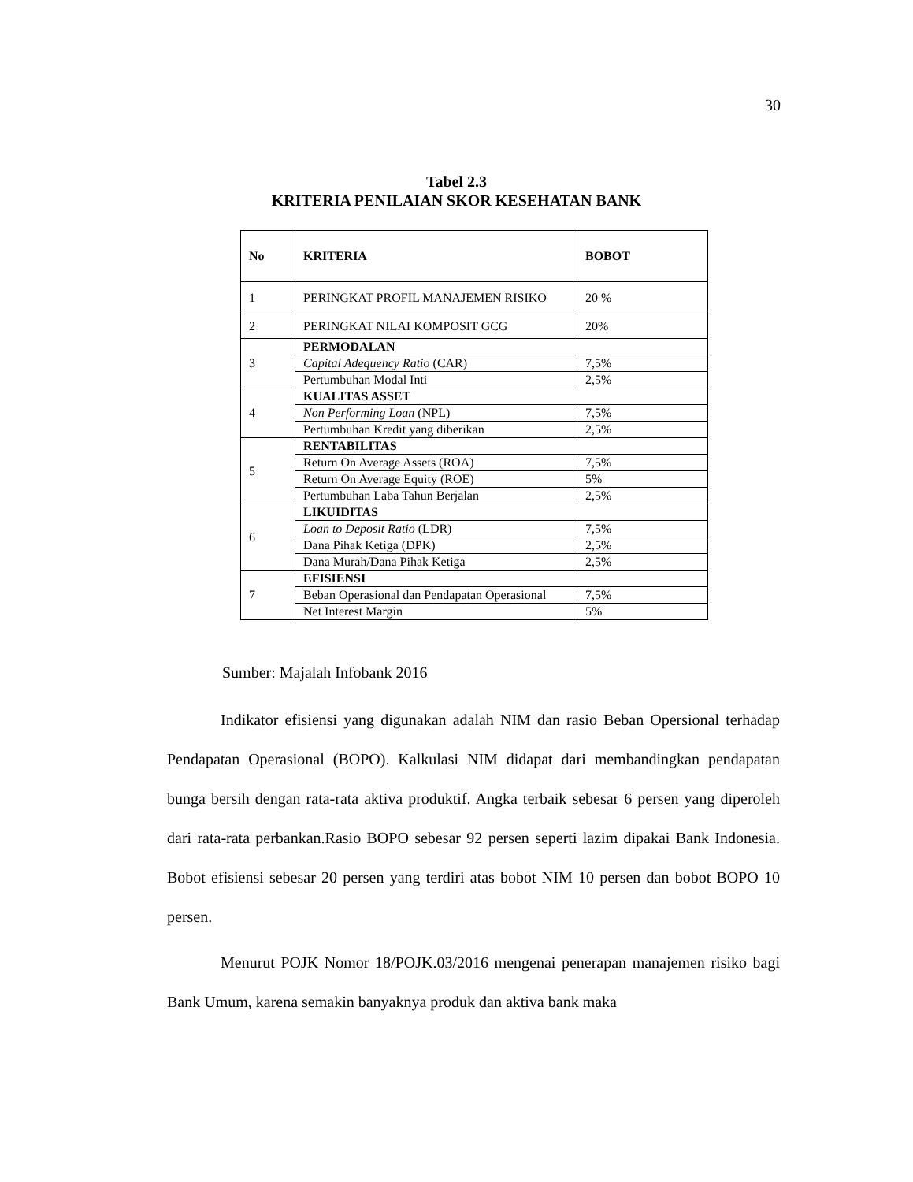30
Tabel 2.3
KRITERIA PENILAIAN SKOR KESEHATAN BANK
| No | KRITERIA | BOBOT |
| --- | --- | --- |
| 1 | PERINGKAT PROFIL MANAJEMEN RISIKO | 20 % |
| 2 | PERINGKAT NILAI KOMPOSIT GCG | 20% |
| 3 | PERMODALAN | |
| | Capital Adequency Ratio (CAR) | 7,5% |
| | Pertumbuhan Modal Inti | 2,5% |
| 4 | KUALITAS ASSET | |
| | Non Performing Loan (NPL) | 7,5% |
| | Pertumbuhan Kredit yang diberikan | 2,5% |
| 5 | RENTABILITAS | |
| | Return On Average Assets (ROA) | 7,5% |
| | Return On Average Equity (ROE) | 5% |
| | Pertumbuhan Laba Tahun Berjalan | 2,5% |
| 6 | LIKUIDITAS | |
| | Loan to Deposit Ratio (LDR) | 7,5% |
| | Dana Pihak Ketiga (DPK) | 2,5% |
| | Dana Murah/Dana Pihak Ketiga | 2,5% |
| 7 | EFISIENSI | |
| | Beban Operasional dan Pendapatan Operasional | 7,5% |
| | Net Interest Margin | 5% |
Sumber: Majalah Infobank 2016
Indikator efisiensi yang digunakan adalah NIM dan rasio Beban Opersional terhadap Pendapatan Operasional (BOPO). Kalkulasi NIM didapat dari membandingkan pendapatan bunga bersih dengan rata-rata aktiva produktif. Angka terbaik sebesar 6 persen yang diperoleh dari rata-rata perbankan.Rasio BOPO sebesar 92 persen seperti lazim dipakai Bank Indonesia. Bobot efisiensi sebesar 20 persen yang terdiri atas bobot NIM 10 persen dan bobot BOPO 10 persen.
Menurut POJK Nomor 18/POJK.03/2016 mengenai penerapan manajemen risiko bagi Bank Umum, karena semakin banyaknya produk dan aktiva bank maka